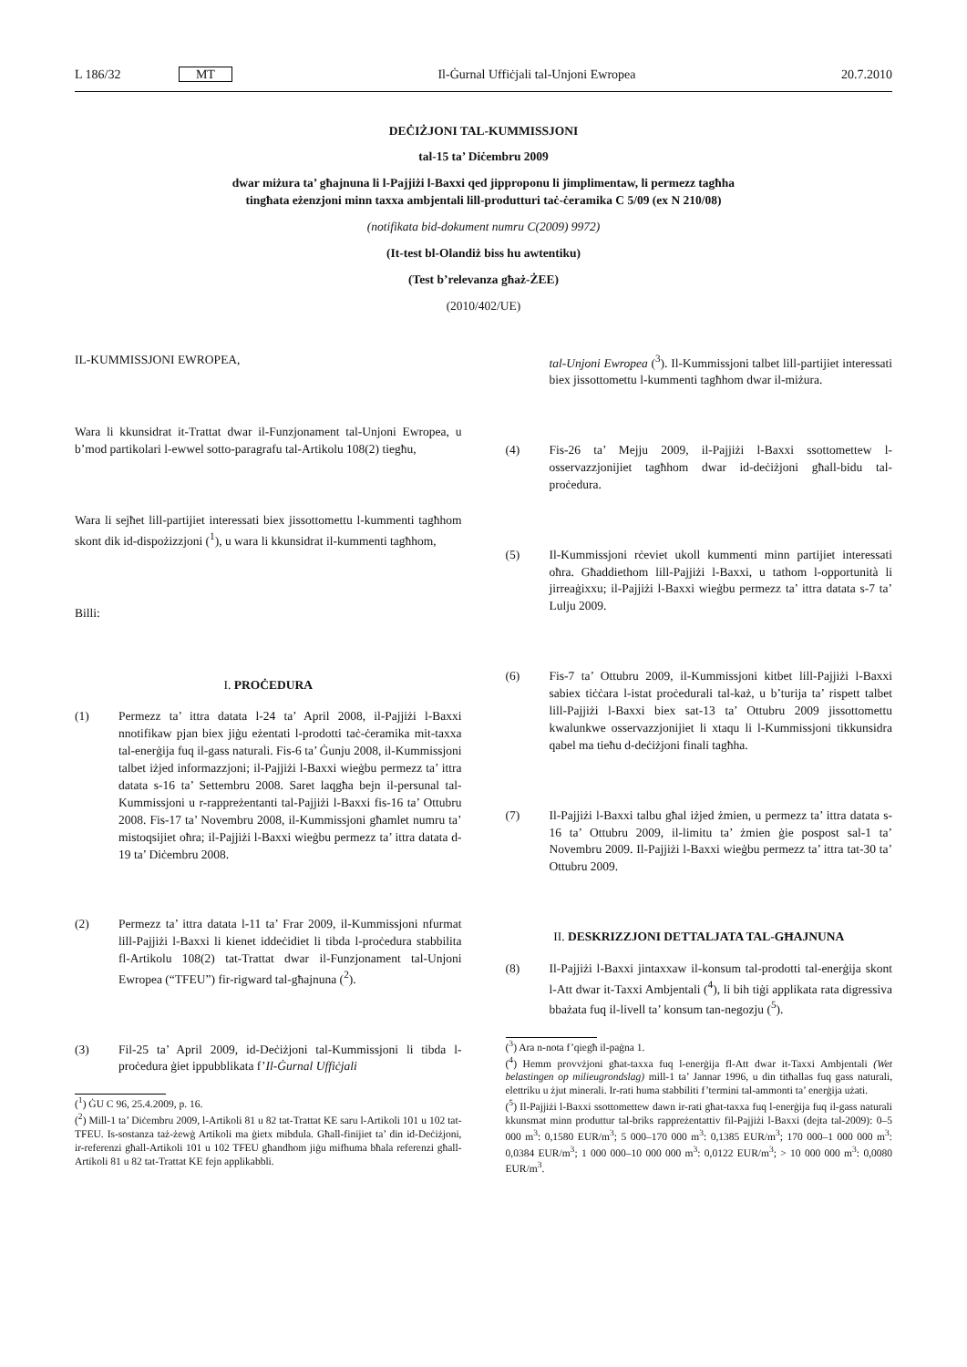L 186/32 MT Il-Ġurnal Uffiċjali tal-Unjoni Ewropea 20.7.2010
DEĊIŻJONI TAL-KUMMISSJONI
tal-15 ta’ Diċembru 2009
dwar miżura ta’ għajnuna li l-Pajjiżi l-Baxxi qed jipproponu li jimplimentaw, li permezz tagħha
tingħata eżenzjoni minn taxxa ambjentali lill-produtturi taċ-ċeramika C 5/09 (ex N 210/08)
(notifikata bid-dokument numru C(2009) 9972)
(It-test bl-Olandiż biss hu awtentiku)
(Test b’relevanza għaż-ŻEE)
(2010/402/UE)
IL-KUMMISSJONI EWROPEA,
Wara li kkunsidrat it-Trattat dwar il-Funzjonament tal-Unjoni Ewropea, u b’mod partikolari l-ewwel sotto-paragrafu tal-Artikolu 108(2) tiegħu,
Wara li sejħet lill-partijiet interessati biex jissottomettu l-kummenti tagħhom skont dik id-dispożizzjoni (<sup>1</sup>), u wara li kkunsidrat il-kummenti tagħhom,
Billi:
I. PROĊEDURA
(1) Permezz ta’ ittra datata l-24 ta’ April 2008, il-Pajjiżi l-Baxxi nnotifikaw pjan biex jiġu eżentati l-prodotti taċ-ċeramika mit-taxxa tal-enerġija fuq il-gass naturali. Fis-6 ta’ Ġunju 2008, il-Kummissjoni talbet iżjed informazzjoni; il-Pajjiżi l-Baxxi wieġbu permezz ta’ ittra datata s-16 ta’ Settembru 2008. Saret laqgħa bejn il-persunal tal-Kummissjoni u r-rappreżentanti tal-Pajjiżi l-Baxxi fis-16 ta’ Ottubru 2008. Fis-17 ta’ Novembru 2008, il-Kummissjoni għamlet numru ta’ mistoqsijiet oħra; il-Pajjiżi l-Baxxi wieġbu permezz ta’ ittra datata d-19 ta’ Diċembru 2008.
(2) Permezz ta’ ittra datata l-11 ta’ Frar 2009, il-Kummissjoni nfurmat lill-Pajjiżi l-Baxxi li kienet iddeċidiet li tibda l-proċedura stabbilita fl-Artikolu 108(2) tat-Trattat dwar il-Funzjonament tal-Unjoni Ewropea (“TFEU”) fir-rigward tal-għajnuna (<sup>2</sup>).
(3) Fil-25 ta’ April 2009, id-Deċiżjoni tal-Kummissjoni li tibda l-proċedura ġiet ippubblikata f’Il-Ġurnal Uffiċjali
(<sup>1</sup>) ĠU C 96, 25.4.2009, p. 16.
(<sup>2</sup>) Mill-1 ta’ Diċembru 2009, l-Artikoli 81 u 82 tat-Trattat KE saru l-Artikoli 101 u 102 tat-TFEU. Is-sostanza taż-żewġ Artikoli ma ġietx mibdula. Għall-finijiet ta’ din id-Deċiżjoni, ir-referenzi għall-Artikoli 101 u 102 TFEU għandhom jiġu mifhuma bħala referenzi għall-Artikoli 81 u 82 tat-Trattat KE fejn applikabbli.
tal-Unjoni Ewropea (<sup>3</sup>). Il-Kummissjoni talbet lill-partijiet interessati biex jissottomettu l-kummenti tagħhom dwar il-miżura.
(4) Fis-26 ta’ Mejju 2009, il-Pajjiżi l-Baxxi ssottomettew l-osservazzjonijiet tagħhom dwar id-deċiżjoni għall-bidu tal-proċedura.
(5) Il-Kummissjoni rċeviet ukoll kummenti minn partijiet interessati oħra. Għaddiethom lill-Pajjiżi l-Baxxi, u tathom l-opportunità li jirreaġixxu; il-Pajjiżi l-Baxxi wieġbu permezz ta’ ittra datata s-7 ta’ Lulju 2009.
(6) Fis-7 ta’ Ottubru 2009, il-Kummissjoni kitbet lill-Pajjiżi l-Baxxi sabiex tiċċara l-istat proċedurali tal-każ, u b’turija ta’ rispett talbet lill-Pajjiżi l-Baxxi biex sat-13 ta’ Ottubru 2009 jissottomettu kwalunkwe osservazzjonijiet li xtaqu li l-Kummissjoni tikkunsidra qabel ma tieħu d-deċiżjoni finali tagħha.
(7) Il-Pajjiżi l-Baxxi talbu għal iżjed żmien, u permezz ta’ ittra datata s-16 ta’ Ottubru 2009, il-limitu ta’ żmien ġie pospost sal-1 ta’ Novembru 2009. Il-Pajjiżi l-Baxxi wieġbu permezz ta’ ittra tat-30 ta’ Ottubru 2009.
II. DESKRIZZJONI DETTALJATA TAL-GĦAJNUNA
(8) Il-Pajjiżi l-Baxxi jintaxxaw il-konsum tal-prodotti tal-enerġija skont l-Att dwar it-Taxxi Ambjentali (<sup>4</sup>), li bih tiġi applikata rata digressiva bbażata fuq il-livell ta’ konsum tan-negozju (<sup>5</sup>).
(<sup>3</sup>) Ara n-nota f’qiegħ il-paġna 1.
(<sup>4</sup>) Hemm provvżjoni għat-taxxa fuq l-enerġija fl-Att dwar it-Taxxi Ambjentali (Wet belastingen op milieugrondslag) mill-1 ta’ Jannar 1996, u din titħallas fuq gass naturali, elettriku u żjut minerali. Ir-rati huma stabbiliti f’termini tal-ammonti ta’ enerġija użati.
(<sup>5</sup>) Il-Pajjiżi l-Baxxi ssottomettew dawn ir-rati għat-taxxa fuq l-enerġija fuq il-gass naturali kkunsmat minn produttur tal-briks rappreżentattiv fil-Pajjiżi l-Baxxi (dejta tal-2009): 0–5 000 m<sup>3</sup>: 0,1580 EUR/m<sup>3</sup>; 5 000–170 000 m<sup>3</sup>: 0,1385 EUR/m<sup>3</sup>; 170 000–1 000 000 m<sup>3</sup>: 0,0384 EUR/m<sup>3</sup>; 1 000 000–10 000 000 m<sup>3</sup>: 0,0122 EUR/m<sup>3</sup>; > 10 000 000 m<sup>3</sup>: 0,0080 EUR/m<sup>3</sup>.